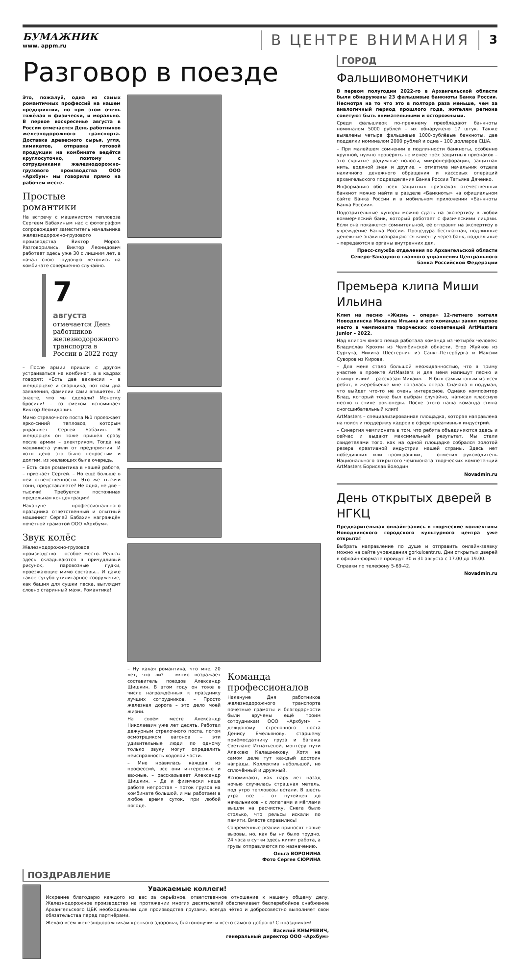БУМАЖНИК
www. appm.ru
В ЦЕНТРЕ ВНИМАНИЯ
3
Разговор в поезде
Это, пожалуй, одна из самых романтичных профессий на нашем предприятии, но при этом очень тяжёлая и физически, и морально. В первое воскресенье августа в России отмечается День работников железнодорожного транспорта. Доставка древесного сырья, угля, химикатов, отправка готовой продукции на комбинате ведётся круглосуточно, поэтому с сотрудниками железнодорожно-грузового производства ООО «Архбум» мы говорили прямо на рабочем месте.
Простые романтики
На встречу с машинистом тепловоза Сергеем Бабахиным нас с фотографом сопровождает заместитель начальника железнодорожно-грузового производства Виктор Мороз. Разговорились. Виктор Леонидович работает здесь уже 30 с лишним лет, а начал свою трудовую летопись на комбинате совершенно случайно.
7
августа
отмечается День работников железнодорожного транспорта в России в 2022 году
– После армии пришли с другом устраиваться на комбинат, а в кадрах говорят: «Есть две вакансии – в желдорцехе и сварщика, вот вам два заявления, фамилии сами впишете». И знаете, что мы сделали? Монетку бросили! – со смехом вспоминает Виктор Леонидович.
Мимо стрелочного поста №1 проезжает ярко-синий тепловоз, которым управляет Сергей Бабахин. В желдорцех он тоже пришёл сразу после армии – электриком. Тогда на машиниста учили от предприятия. И хотя дело это было непростым и долгим, из желающих была очередь.
– Есть своя романтика в нашей работе, – признаёт Сергей. – Но ещё больше в ней ответственности. Это же тысячи тонн, представляете? Не одна, не две – тысячи! Требуется постоянная предельная концентрация!
Накануне профессионального праздника ответственный и опытный машинист Сергей Бабахин награждён почётной грамотой ООО «Архбум».
Звук колёс
Железнодорожно-грузовое производство – особое место. Рельсы здесь складываются в причудливый рисунок, паровозные гудки, проезжающие мимо составы… И даже такое сугубо утилитарное сооружение, как башня для сушки песка, выглядит словно старинный маяк. Романтика!
– Ну какая романтика, что мне, 20 лет, что ли? – мягко возражает составитель поездов Александр Шишкин. В этом году он тоже в числе награждённых к празднику лучших сотрудников. – Просто железная дорога – это дело моей жизни.
На своём месте Александр Николаевич уже лет десять. Работал дежурным стрелочного поста, потом осмотрщиком вагонов – эти удивительные люди по одному только звуку могут определить неисправность ходовой части.
– Мне нравилась каждая из профессий, все они интересные и важные, – рассказывает Александр Шишкин. – Да и физически наша работе непростая – поток грузов на комбинате большой, и мы работаем в любое время суток, при любой погоде.
Команда профессионалов
Накануне Дня работников железнодорожного транспорта почётные грамоты и благодарности были вручены ещё троим сотрудникам ООО «Архбум» – дежурному стрелочного поста Денису Емельянову, старшему приёмосдатчику груза и багажа Светлане Игнатьевой, монтёру пути Алексею Калашникову. Хотя на самом деле тут каждый достоин награды. Коллектив небольшой, но сплочённый и дружный.
Вспоминают, как пару лет назад ночью случилась страшная метель, под утро тепловозы встали. В шесть утра все – от путейцев до начальников – с лопатами и мётлами вышли на расчистку. Снега было столько, что рельсы искали по памяти. Вместе справились!
Современные реалии приносят новые вызовы, но, как бы ни было трудно, 24 часа в сутки здесь кипит работа, а грузы отправляются по назначению.
Ольга ВОРОНИНА
Фото Сергея СЮРИНА
ПОЗДРАВЛЕНИЕ
Уважаемые коллеги!
Искренне благодарю каждого из вас за серьёзное, ответственное отношение к нашему общему делу. Железнодорожное производство на протяжении многих десятилетий обеспечивает бесперебойное снабжение Архангельского ЦБК необходимыми для производства грузами, всегда чётко и добросовестно выполняет свои обязательства перед партнёрами.
Желаю всем железнодорожникам крепкого здоровья, благополучия и всего самого доброго! С праздником!
Василий КНЫРЕВИЧ,
генеральный директор ООО «Архбум»
ГОРОД
Фальшивомонетчики
В первом полугодии 2022-го в Архангельской области были обнаружены 23 фальшивые банкноты Банка России. Несмотря на то что это в полтора раза меньше, чем за аналогичный период прошлого года, жителям региона советуют быть внимательными и осторожными.
Среди фальшивок по-прежнему преобладают банкноты номиналом 5000 рублей – их обнаружено 17 штук. Также выявлены четыре фальшивые 1000-рублёвые банкноты, две подделки номиналом 2000 рублей и одна – 100 долларов США.
– При малейшем сомнении в подлинности банкноты, особенно крупной, нужно проверять не менее трёх защитных признаков – это скрытые радужные полосы, микроперфорация, защитная нить, водяной знак и другие, – отметила начальник отдела наличного денежного обращения и кассовых операций архангельского подразделения Банка России Татьяна Дяченко.
Информацию обо всех защитных признаках отечественных банкнот можно найти в разделе «Банкноты» на официальном сайте Банка России и в мобильном приложении «Банкноты Банка России».
Подозрительные купюры можно сдать на экспертизу в любой коммерческий банк, который работает с физическими лицами. Если она покажется сомнительной, её отправят на экспертизу в учреждение Банка России. Процедура бесплатная, подлинные денежные знаки возвращаются клиенту через банк, поддельные – передаются в органы внутренних дел.
Пресс-служба отделения по Архангельской области Северо-Западного главного управления Центрального банка Российской Федерации
Премьера клипа Миши Ильина
Клип на песню «Жизнь – опера» 12-летнего жителя Новодвинска Михаила Ильина и его команды занял первое место в чемпионате творческих компетенций ArtMasters Junior – 2022.
Над клипом юного певца работала команда из четырёх человек: Владислав Крохин из Челябинской области, Егор Жуйков из Сургута, Никита Шестернин из Санкт-Петербурга и Максим Суворов из Кирова.
– Для меня стало большой неожиданностью, что я приму участие в проекте ArtMasters и для меня напишут песню и снимут клип! – рассказал Михаил. – Я был самым юным из всех ребят, в жеребьёвке мне попалась опера. Сначала я подумал, что выйдет что-то не очень интересное. Однако композитор Влад, который тоже был выбран случайно, написал классную песню в стиле рок-оперы. После этого наша команда сняла сногсшибательный клип!
ArtMasters – специализированная площадка, которая направлена на поиск и поддержку кадров в сфере креативных индустрий.
– Синергия чемпионата в том, что ребята объединяются здесь и сейчас и выдают максимальный результат. Мы стали свидетелями того, как на одной площадке собрался золотой резерв креативной индустрии нашей страны. Здесь нет победивших или проигравших, – отметил руководитель Национального открытого чемпионата творческих компетенций ArtMasters Борислав Володин.
Novadmin.ru
День открытых дверей в НГКЦ
Предварительная онлайн-запись в творческие коллективы Новодвинского городского культурного центра уже открыта!
Выбрать направление по душе и отправить онлайн-заявку можно на сайте учреждения gorkulcentr.ru. Дни открытых дверей в офлайн-формате пройдут 30 и 31 августа с 17.00 до 19.00.
Справки по телефону 5-69-42.
Novadmin.ru